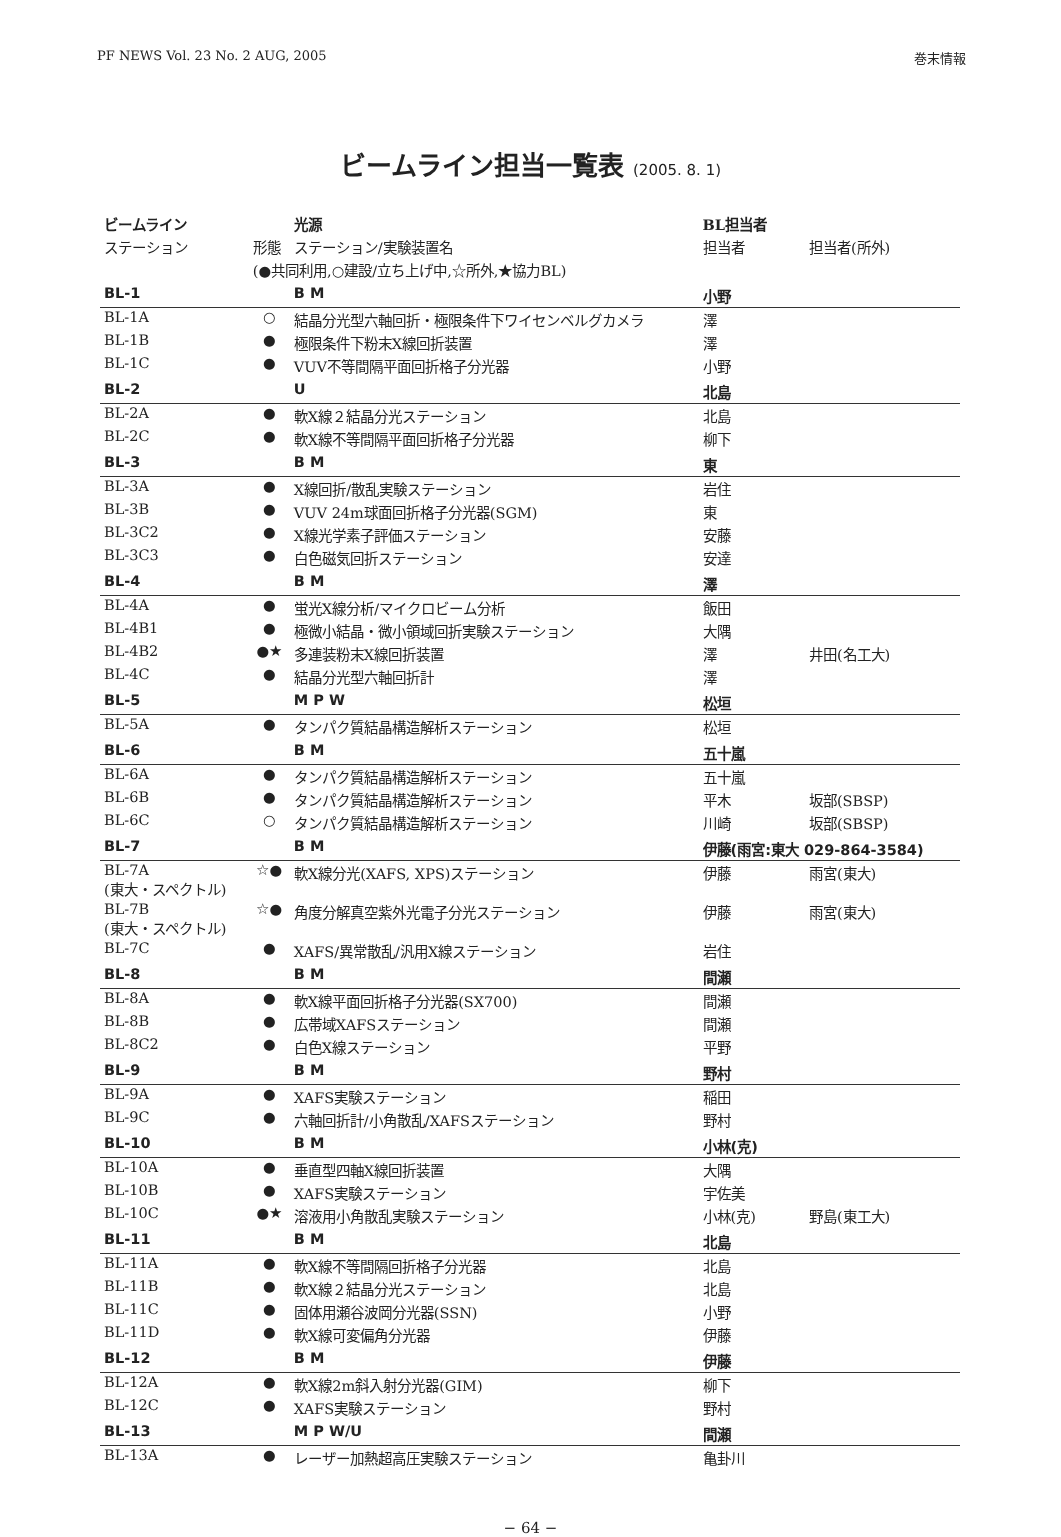PF NEWS Vol. 23 No. 2 AUG, 2005 巻末情報
ビームライン担当一覧表 (2005. 8. 1)
| ビームライン | | 光源 | BL担当者 | |
| --- | --- | --- | --- | --- |
| ステーション | 形態 | ステーション/実験装置名 | 担当者 | 担当者(所外) |
| | (●共同利用,○建設/立ち上げ中,☆所外,★協力BL) | | | |
| BL-1 | | B M | 小野 | |
| BL-1A | ○ | 結晶分光型六軸回折・極限条件下ワイセンベルグカメラ | 澤 | |
| BL-1B | ● | 極限条件下粉末X線回折装置 | 澤 | |
| BL-1C | ● | VUV不等間隔平面回折格子分光器 | 小野 | |
| BL-2 | | U | 北島 | |
| BL-2A | ● | 軟X線２結晶分光ステーション | 北島 | |
| BL-2C | ● | 軟X線不等間隔平面回折格子分光器 | 柳下 | |
| BL-3 | | B M | 東 | |
| BL-3A | ● | X線回折/散乱実験ステーション | 岩住 | |
| BL-3B | ● | VUV 24m球面回折格子分光器(SGM) | 東 | |
| BL-3C2 | ● | X線光学素子評価ステーション | 安藤 | |
| BL-3C3 | ● | 白色磁気回折ステーション | 安達 | |
| BL-4 | | B M | 澤 | |
| BL-4A | ● | 蛍光X線分析/マイクロビーム分析 | 飯田 | |
| BL-4B1 | ● | 極微小結晶・微小領域回折実験ステーション | 大隅 | |
| BL-4B2 | ●★ | 多連装粉末X線回折装置 | 澤 | 井田(名工大) |
| BL-4C | ● | 結晶分光型六軸回折計 | 澤 | |
| BL-5 | | M P W | 松垣 | |
| BL-5A | ● | タンパク質結晶構造解析ステーション | 松垣 | |
| BL-6 | | B M | 五十嵐 | |
| BL-6A | ● | タンパク質結晶構造解析ステーション | 五十嵐 | |
| BL-6B | ● | タンパク質結晶構造解析ステーション | 平木 | 坂部(SBSP) |
| BL-6C | ○ | タンパク質結晶構造解析ステーション | 川崎 | 坂部(SBSP) |
| BL-7 | | B M | 伊藤(雨宮:東大 029-864-3584) | |
| BL-7A (東大・スペクトル) | ☆● | 軟X線分光(XAFS, XPS)ステーション | 伊藤 | 雨宮(東大) |
| BL-7B (東大・スペクトル) | ☆● | 角度分解真空紫外光電子分光ステーション | 伊藤 | 雨宮(東大) |
| BL-7C | ● | XAFS/異常散乱/汎用X線ステーション | 岩住 | |
| BL-8 | | B M | 間瀬 | |
| BL-8A | ● | 軟X線平面回折格子分光器(SX700) | 間瀬 | |
| BL-8B | ● | 広帯域XAFSステーション | 間瀬 | |
| BL-8C2 | ● | 白色X線ステーション | 平野 | |
| BL-9 | | B M | 野村 | |
| BL-9A | ● | XAFS実験ステーション | 稲田 | |
| BL-9C | ● | 六軸回折計/小角散乱/XAFSステーション | 野村 | |
| BL-10 | | B M | 小林(克) | |
| BL-10A | ● | 垂直型四軸X線回折装置 | 大隅 | |
| BL-10B | ● | XAFS実験ステーション | 宇佐美 | |
| BL-10C | ●★ | 溶液用小角散乱実験ステーション | 小林(克) | 野島(東工大) |
| BL-11 | | B M | 北島 | |
| BL-11A | ● | 軟X線不等間隔回折格子分光器 | 北島 | |
| BL-11B | ● | 軟X線２結晶分光ステーション | 北島 | |
| BL-11C | ● | 固体用瀬谷波岡分光器(SSN) | 小野 | |
| BL-11D | ● | 軟X線可変偏角分光器 | 伊藤 | |
| BL-12 | | B M | 伊藤 | |
| BL-12A | ● | 軟X線2m斜入射分光器(GIM) | 柳下 | |
| BL-12C | ● | XAFS実験ステーション | 野村 | |
| BL-13 | | M P W/U | 間瀬 | |
| BL-13A | ● | レーザー加熱超高圧実験ステーション | 亀卦川 | |
− 64 −